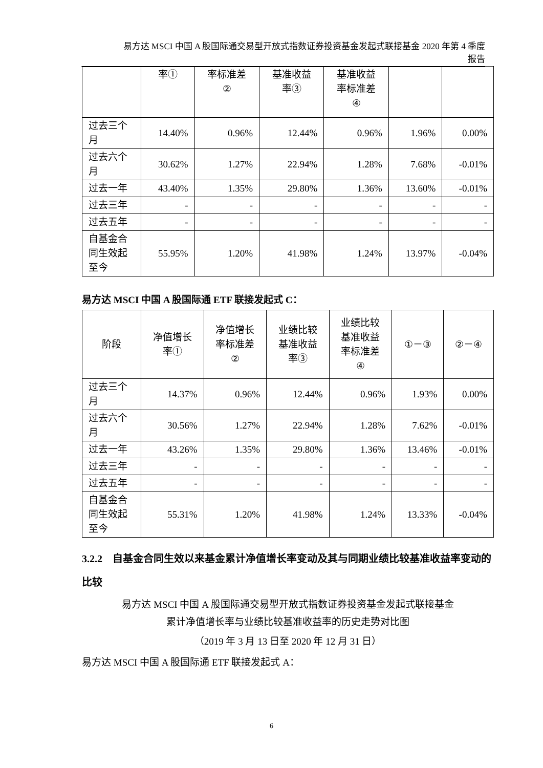易方达 MSCI 中国 A 股国际通交易型开放式指数证券投资基金发起式联接基金 2020 年第 4 季度
报告
| | 率① | 率标准差 ② | 基准收益 率③ | 基准收益 率标准差 ④ | | |
| 过去三个 月 | 14.40% | 0.96% | 12.44% | 0.96% | 1.96% | 0.00% |
| 过去六个 月 | 30.62% | 1.27% | 22.94% | 1.28% | 7.68% | -0.01% |
| 过去一年 | 43.40% | 1.35% | 29.80% | 1.36% | 13.60% | -0.01% |
| 过去三年 | - | - | - | - | - | - |
| 过去五年 | - | - | - | - | - | - |
| 自基金合 同生效起 至今 | 55.95% | 1.20% | 41.98% | 1.24% | 13.97% | -0.04% |
易方达 MSCI 中国 A 股国际通 ETF 联接发起式 C：
| 阶段 | 净值增长 率① | 净值增长 率标准差 ② | 业绩比较 基准收益 率③ | 业绩比较 基准收益 率标准差 ④ | ①－③ | ②－④ |
| --- | --- | --- | --- | --- | --- | --- |
| 过去三个 月 | 14.37% | 0.96% | 12.44% | 0.96% | 1.93% | 0.00% |
| 过去六个 月 | 30.56% | 1.27% | 22.94% | 1.28% | 7.62% | -0.01% |
| 过去一年 | 43.26% | 1.35% | 29.80% | 1.36% | 13.46% | -0.01% |
| 过去三年 | - | - | - | - | - | - |
| 过去五年 | - | - | - | - | - | - |
| 自基金合 同生效起 至今 | 55.31% | 1.20% | 41.98% | 1.24% | 13.33% | -0.04% |
3.2.2 自基金合同生效以来基金累计净值增长率变动及其与同期业绩比较基准收益率变动的比较
易方达 MSCI 中国 A 股国际通交易型开放式指数证券投资基金发起式联接基金
累计净值增长率与业绩比较基准收益率的历史走势对比图
（2019 年 3 月 13 日至 2020 年 12 月 31 日）
易方达 MSCI 中国 A 股国际通 ETF 联接发起式 A：
6